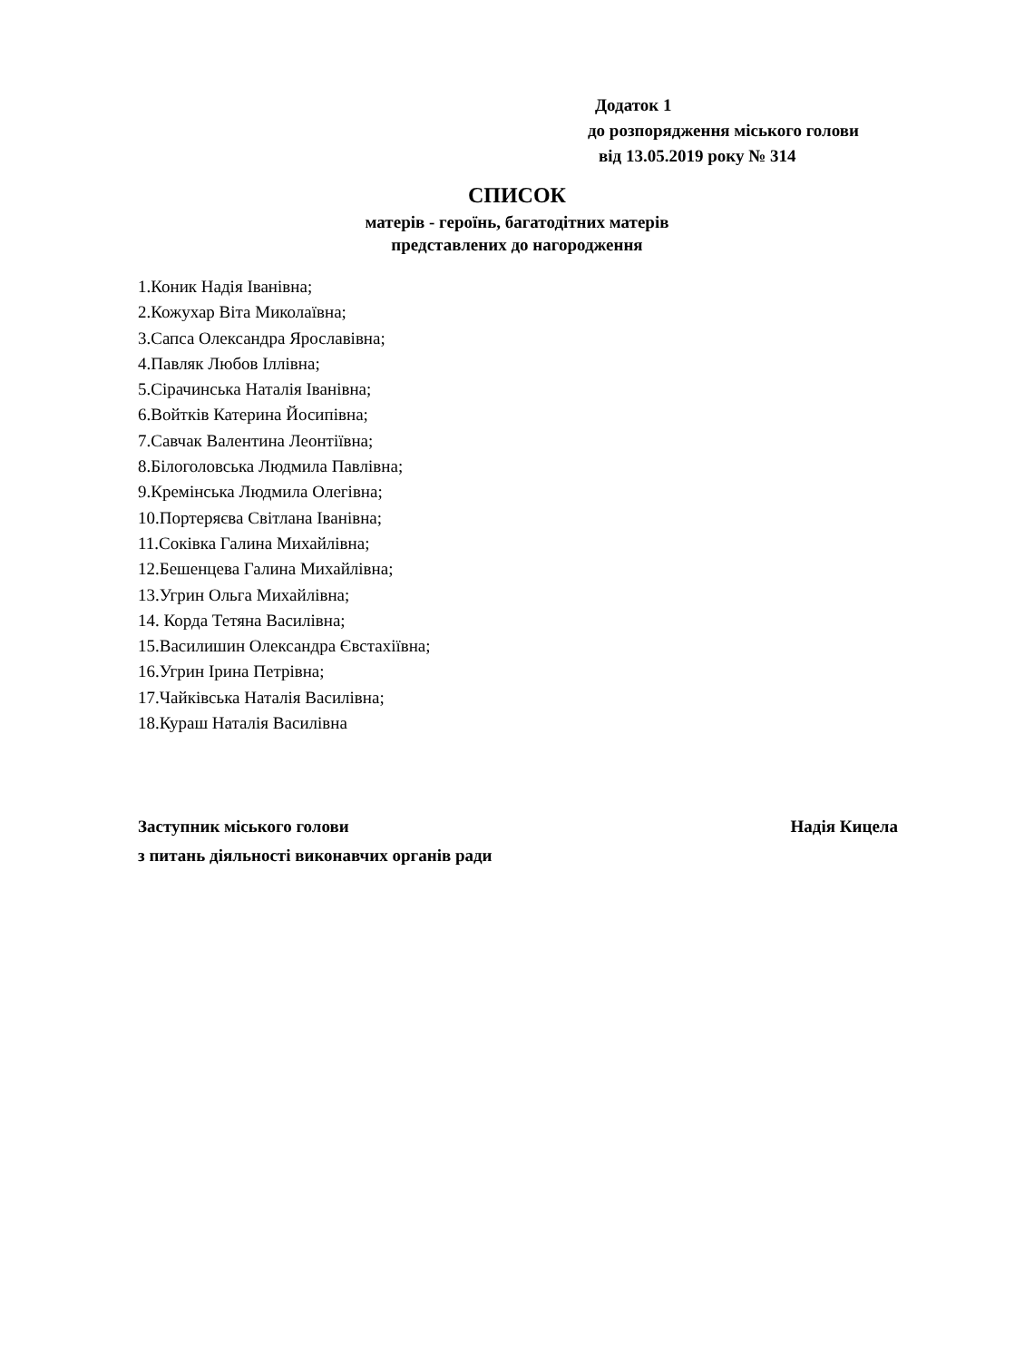Додаток 1
до розпорядження міського голови
від 13.05.2019 року № 314
СПИСОК
матерів - героїнь, багатодітних матерів
представлених до нагородження
1.Коник Надія Іванівна;
2.Кожухар Віта Миколаївна;
3.Сапса Олександра Ярославівна;
4.Павляк Любов Іллівна;
5.Сірачинська Наталія Іванівна;
6.Войтків Катерина Йосипівна;
7.Савчак Валентина Леонтіївна;
8.Білоголовська Людмила Павлівна;
9.Кремінська Людмила Олегівна;
10.Портеряєва Світлана Іванівна;
11.Соківка Галина Михайлівна;
12.Бешенцева Галина Михайлівна;
13.Угрин Ольга Михайлівна;
14. Корда Тетяна Василівна;
15.Василишин Олександра Євстахіївна;
16.Угрин Ірина Петрівна;
17.Чайківська Наталія Василівна;
18.Кураш Наталія Василівна
Заступник міського голови Надія Кицела
з питань діяльності виконавчих органів ради